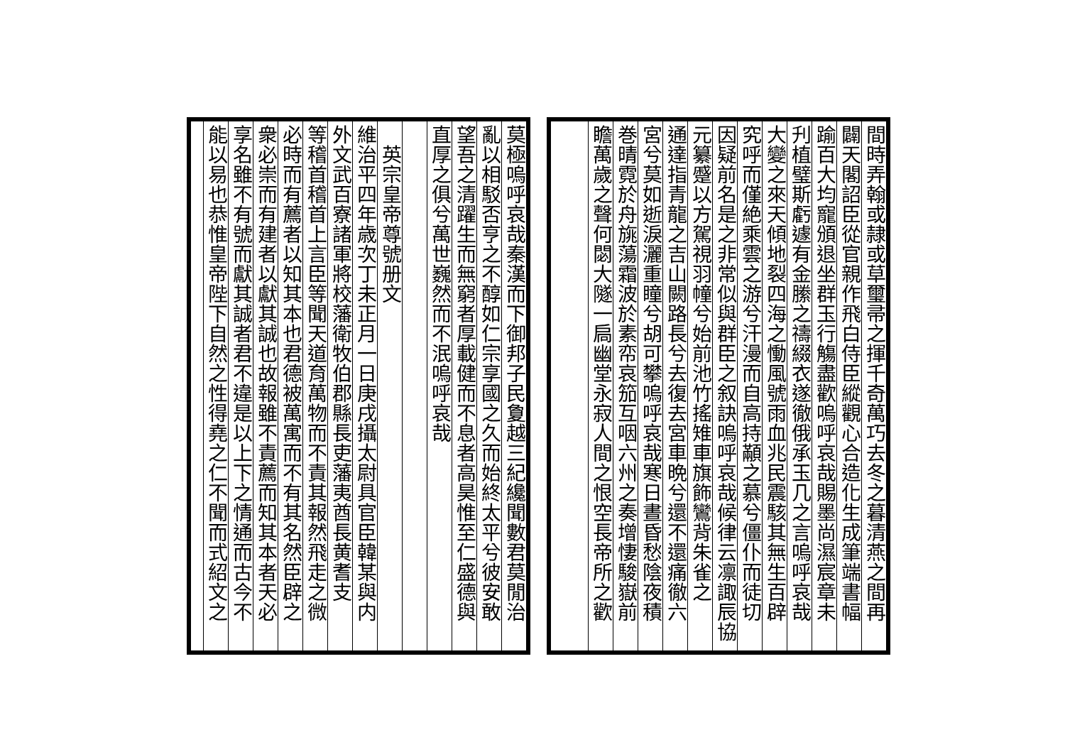間時弄翰或隷或草璽帚之揮千奇萬巧去冬之暮清燕之間再
闢天閣詔臣從官親作飛白侍臣縱觀心合造化生成筆端書幅
踰百大均寵頒退坐群玉行觴盡歡嗚呼哀哉賜墨尚濕宸章未
刋植璧斯虧遽有金縢之禱綴衣遂徹俄承玉几之言嗚呼哀哉
大變之來天傾地裂四海之慟風號雨血兆民震駭其無生百辟
究呼而僅絶乘雲之游兮汗漫而自高持顢之慕兮僵仆而徒切
因疑前名是之非常似與群臣之叙訣嗚呼哀哉候律云凛諏辰協
元纂蹙以方駕視羽幢兮始前池竹搖雉車旗飾鸞背朱雀之
通達指青龍之吉山闕路長兮去復去宮車晩兮還不還痛徹六
宮兮莫如逝淚灑重瞳兮胡可攀嗚呼哀哉寒日晝昏愁陰夜積
巻晴霓於舟旐蕩霜波於素帟哀笳互咽六州之奏增悽駿嶽前
瞻萬歲之聲何閟大隧一扃幽堂永寂人間之恨空長帝所之歡
莫極嗚呼哀哉秦漢而下御邦子民夐越三紀纔聞數君莫閒治
亂以相駁否亨之不醇如仁宗享國之久而始終太平兮彼安敢
望吾之清躍生而無窮者厚載健而不息者高昊惟至仁盛德與
直厚之俱兮萬世巍然而不泯嗚呼哀哉
　英宗皇帝尊號册文
維治平四年歳次丁未正月一日庚戌攝太尉具官臣韓某與内
外文武百寮諸軍將校藩衛牧伯郡縣長吏藩夷酋長黄耆支
等稽首稽首上言臣等聞天道育萬物而不責其報然飛走之微
必時而有薦者以知其本也君德被萬寓而不有其名然臣辟之
衆必崇而有建者以獻其誠也故報雖不責薦而知其本者天必
享名雖不有號而獻其誠者君不違是以上下之情通而古今不
能以易也恭惟皇帝陛下自然之性得堯之仁不聞而式紹文之